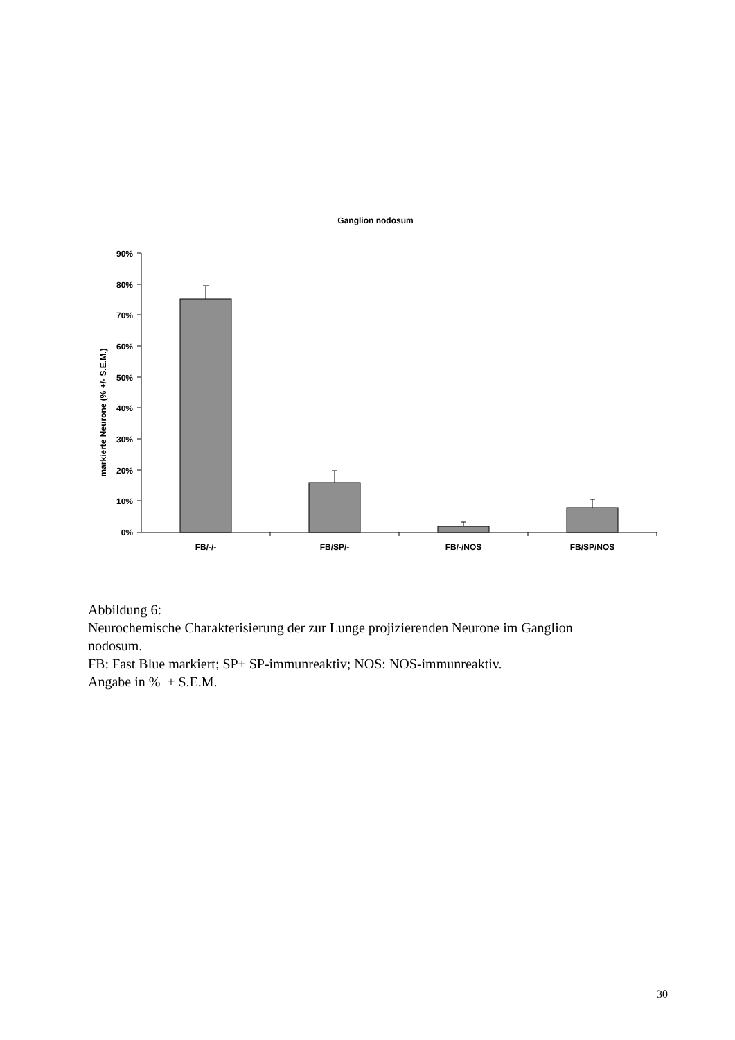Ganglion nodosum
markierte Neurone (% +/- S.E.M.)
90%
80%
70%
60%
50%
40%
30%
20%
10%
0%
FB/-/-
FB/SP/-
FB/-/NOS
FB/SP/NOS
Abbildung 6:
Neurochemische Charakterisierung der zur Lunge projizierenden Neurone im Ganglion
nodosum.
FB: Fast Blue markiert; SP± SP-immunreaktiv; NOS: NOS-immunreaktiv.
Angabe in % ± S.E.M.
30